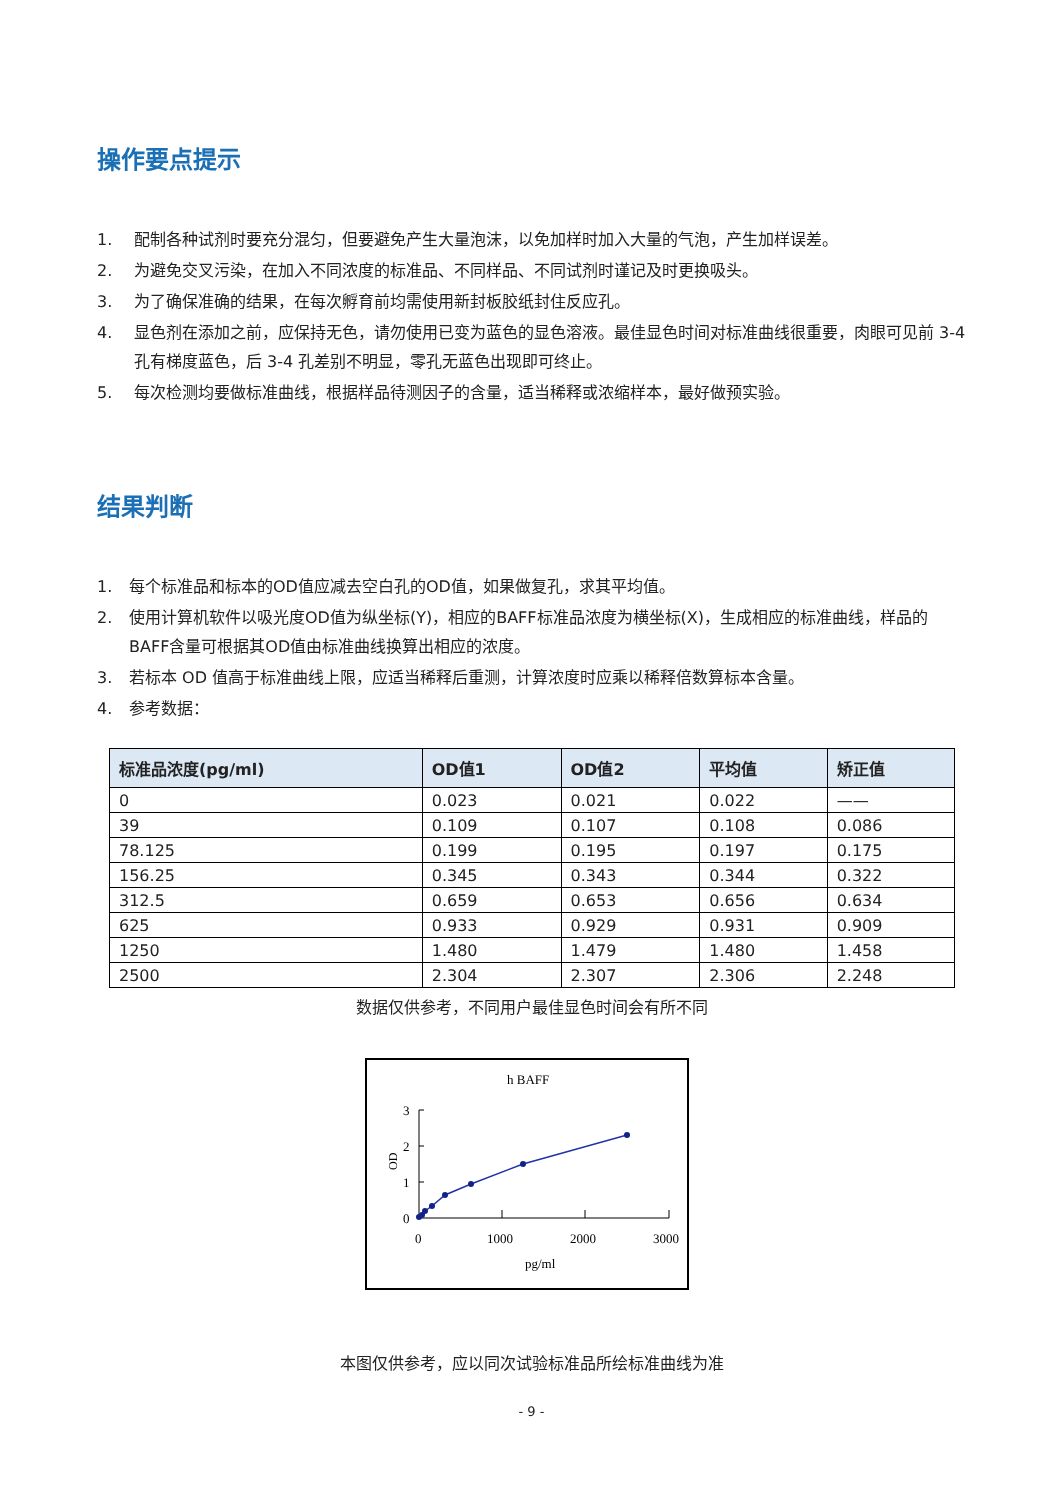操作要点提示
1. 配制各种试剂时要充分混匀，但要避免产生大量泡沫，以免加样时加入大量的气泡，产生加样误差。
2. 为避免交叉污染，在加入不同浓度的标准品、不同样品、不同试剂时谨记及时更换吸头。
3. 为了确保准确的结果，在每次孵育前均需使用新封板胶纸封住反应孔。
4. 显色剂在添加之前，应保持无色，请勿使用已变为蓝色的显色溶液。最佳显色时间对标准曲线很重要，肉眼可见前 3-4 孔有梯度蓝色，后 3-4 孔差别不明显，零孔无蓝色出现即可终止。
5. 每次检测均要做标准曲线，根据样品待测因子的含量，适当稀释或浓缩样本，最好做预实验。
结果判断
1. 每个标准品和标本的OD值应减去空白孔的OD值，如果做复孔，求其平均值。
2. 使用计算机软件以吸光度OD值为纵坐标(Y)，相应的BAFF标准品浓度为横坐标(X)，生成相应的标准曲线，样品的BAFF含量可根据其OD值由标准曲线换算出相应的浓度。
3. 若标本 OD 值高于标准曲线上限，应适当稀释后重测，计算浓度时应乘以稀释倍数算标本含量。
4. 参考数据：
| 标准品浓度(pg/ml) | OD值1 | OD值2 | 平均值 | 矫正值 |
| --- | --- | --- | --- | --- |
| 0 | 0.023 | 0.021 | 0.022 | —— |
| 39 | 0.109 | 0.107 | 0.108 | 0.086 |
| 78.125 | 0.199 | 0.195 | 0.197 | 0.175 |
| 156.25 | 0.345 | 0.343 | 0.344 | 0.322 |
| 312.5 | 0.659 | 0.653 | 0.656 | 0.634 |
| 625 | 0.933 | 0.929 | 0.931 | 0.909 |
| 1250 | 1.480 | 1.479 | 1.480 | 1.458 |
| 2500 | 2.304 | 2.307 | 2.306 | 2.248 |
数据仅供参考，不同用户最佳显色时间会有所不同
h BAFF
3
2
1
0
OD
0
1000
2000
3000
pg/ml
本图仅供参考，应以同次试验标准品所绘标准曲线为准
- 9 -